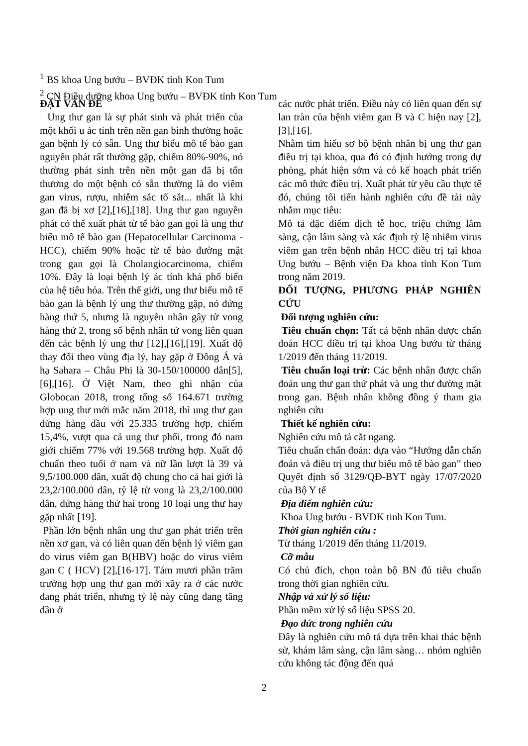<sup>1</sup> BS khoa Ung bướu – BVĐK tỉnh Kon Tum
<sup>2</sup> CN Điều dưỡng khoa Ung bướu – BVĐK tỉnh Kon Tum
ĐẶT VẤN ĐỀ
Ung thư gan là sự phát sinh và phát triển của một khối u ác tính trên nền gan bình thường hoặc gan bệnh lý có sẵn. Ung thư biểu mô tế bào gan nguyên phát rất thường gặp, chiếm 80%-90%, nó thường phát sinh trên nền một gan đã bị tổn thương do một bệnh có sẵn thường là do viêm gan virus, rượu, nhiễm sắc tố sắt... nhất là khi gan đã bị xơ [2],[16],[18]. Ung thư gan nguyên phát có thể xuất phát từ tế bào gan gọi là ung thư biểu mô tế bào gan (Hepatocellular Carcinoma - HCC), chiếm 90% hoặc từ tế bào đường mật trong gan gọi là Cholangiocarcinoma, chiếm 10%. Đây là loại bệnh lý ác tính khá phổ biến của hệ tiêu hóa. Trên thế giới, ung thư biểu mô tế bào gan là bệnh lý ung thư thường gặp, nó đứng hàng thứ 5, nhưng là nguyên nhân gây tử vong hàng thứ 2, trong số bệnh nhân tử vong liên quan đến các bệnh lý ung thư [12],[16],[19]. Xuất độ thay đổi theo vùng địa lý, hay gặp ở Đông Á và hạ Sahara – Châu Phi là 30-150/100000 dân[5],[6],[16]. Ở Việt Nam, theo ghi nhận của Globocan 2018, trong tổng số 164.671 trường hợp ung thư mới mắc năm 2018, thì ung thư gan đứng hàng đầu với 25.335 trường hợp, chiếm 15,4%, vượt qua cả ung thư phổi, trong đó nam giới chiếm 77% với 19.568 trường hợp. Xuất độ chuẩn theo tuổi ở nam và nữ lần lượt là 39 và 9,5/100.000 dân, xuất độ chung cho cả hai giới là 23,2/100.000 dân, tỷ lệ tử vong là 23,2/100.000 dân, đứng hàng thứ hai trong 10 loại ung thư hay gặp nhất [19].
Phần lớn bệnh nhân ung thư gan phát triển trên nền xơ gan, và có liên quan đến bệnh lý viêm gan do virus viêm gan B(HBV) hoặc do virus viêm gan C ( HCV) [2],[16-17]. Tám mươi phần trăm trường hợp ung thư gan mới xãy ra ở các nước đang phát triển, nhưng tỷ lệ này cũng đang tăng dần ở
các nước phát triển. Điều này có liên quan đến sự lan tràn của bệnh viêm gan B và C hiện nay [2],[3],[16].
Nhằm tìm hiểu sơ bộ bệnh nhân bị ung thư gan điều trị tại khoa, qua đó có định hướng trong dự phòng, phát hiện sớm và có kế hoạch phát triển các mô thức điều trị. Xuất phát từ yêu cầu thực tế đó, chúng tôi tiến hành nghiên cứu đề tài này nhằm mục tiêu:
Mô tả đặc điểm dịch tễ học, triệu chứng lâm sàng, cận lâm sàng và xác định tỷ lệ nhiễm virus viêm gan trên bệnh nhân HCC điều trị tại khoa Ung bướu – Bệnh viện Đa khoa tỉnh Kon Tum trong năm 2019.
ĐỐI TƯỢNG, PHƯƠNG PHÁP NGHIÊN CỨU
Đối tượng nghiên cứu:
Tiêu chuẩn chọn: Tất cả bệnh nhân được chẩn đoán HCC điều trị tại khoa Ung bướu từ tháng 1/2019 đến tháng 11/2019.
Tiêu chuẩn loại trừ: Các bệnh nhân được chẩn đoán ung thư gan thứ phát và ung thư đường mật trong gan. Bệnh nhân không đồng ý tham gia nghiên cứu
Thiết kế nghiên cứu:
Nghiên cứu mô tả cắt ngang.
Tiêu chuẩn chẩn đoán: dựa vào “Hướng dẫn chẩn đoán và điều trị ung thư biểu mô tế bào gan” theo Quyết định số 3129/QĐ-BYT ngày 17/07/2020 của Bộ Y tế
Địa điểm nghiên cứu:
Khoa Ung bướu - BVĐK tinh Kon Tum.
Thời gian nghiên cứu :
Từ tháng 1/2019 đến tháng 11/2019.
Cỡ mẫu
Có chủ đích, chọn toàn bộ BN đủ tiêu chuẩn trong thời gian nghiên cứu.
Nhập và xử lý số liệu:
Phần mềm xử lý số liệu SPSS 20.
Đạo đức trong nghiên cứu
Đây là nghiên cứu mô tả dựa trên khai thác bệnh sử, khám lâm sàng, cận lâm sàng… nhóm nghiên cứu không tác động đến quá
2